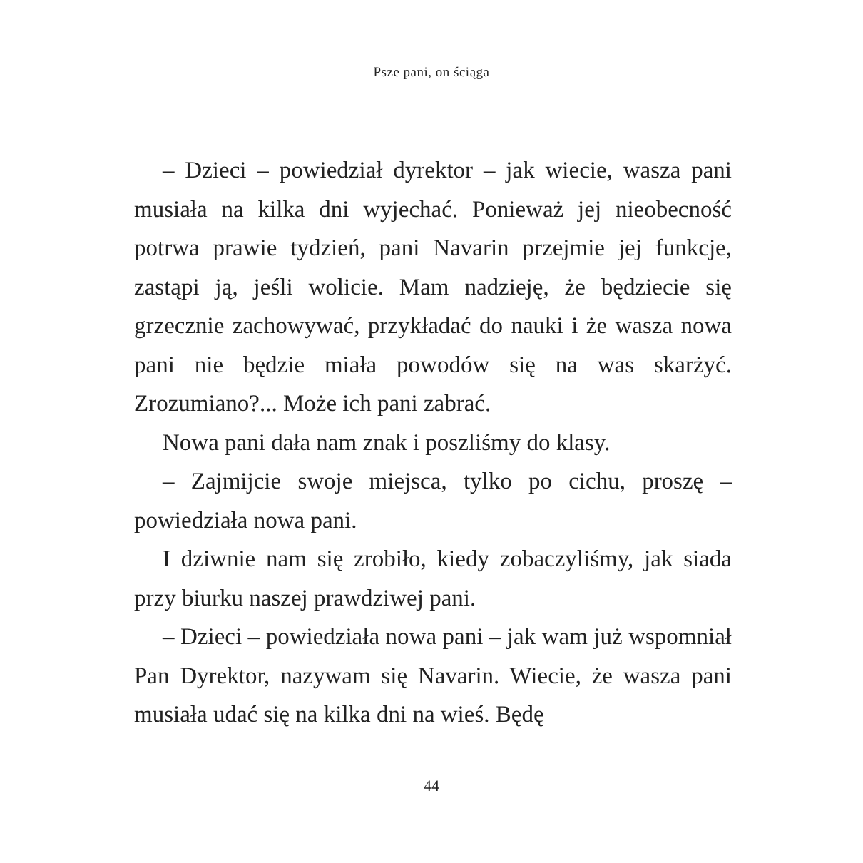Psze pani, on ściąga
– Dzieci – powiedział dyrektor – jak wiecie, wasza pani musiała na kilka dni wyjechać. Ponieważ jej nieobecność potrwa prawie tydzień, pani Navarin przejmie jej funkcje, zastąpi ją, jeśli wolicie. Mam nadzieję, że będziecie się grzecznie zachowywać, przykładać do nauki i że wasza nowa pani nie będzie miała powodów się na was skarżyć. Zrozumiano?... Może ich pani zabrać.
Nowa pani dała nam znak i poszliśmy do klasy.
– Zajmijcie swoje miejsca, tylko po cichu, proszę – powiedziała nowa pani.
I dziwnie nam się zrobiło, kiedy zobaczyliśmy, jak siada przy biurku naszej prawdziwej pani.
– Dzieci – powiedziała nowa pani – jak wam już wspomniał Pan Dyrektor, nazywam się Navarin. Wiecie, że wasza pani musiała udać się na kilka dni na wieś. Będę
44